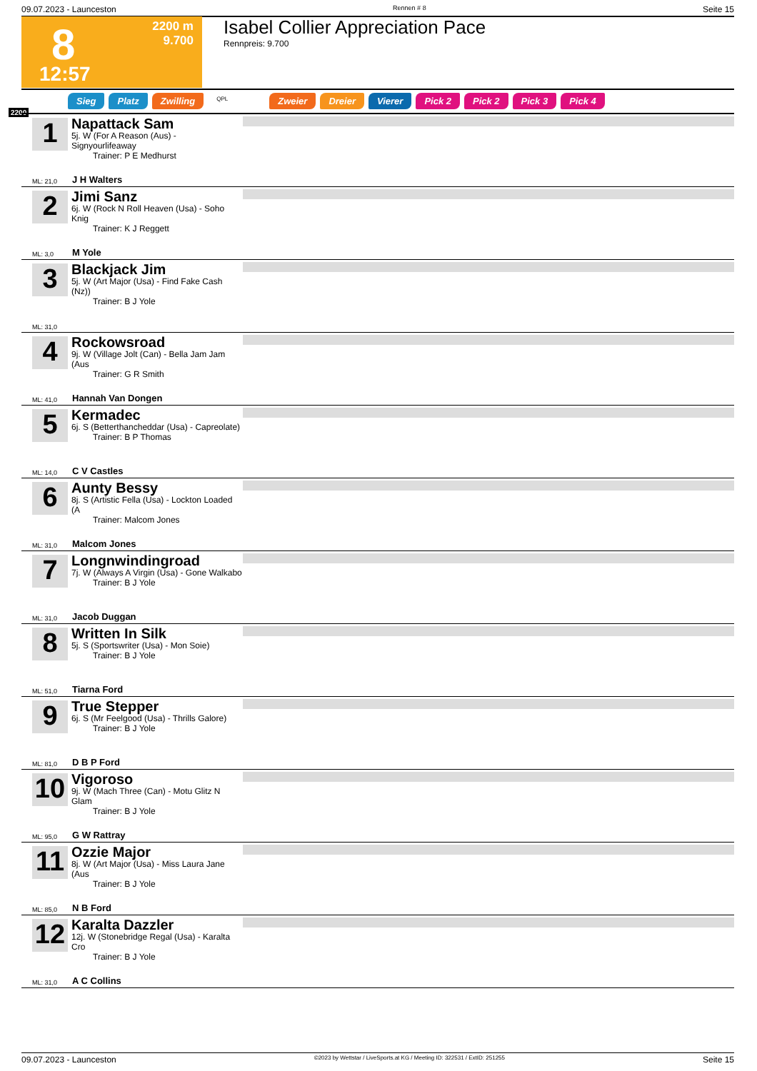09.07.2023 - Launceston Rennen # 8 Seite 15
8
12:57
2200 m
9.700
Isabel Collier Appreciation Pace
Rennpreis: 9.700
Sieg Platz Zwilling QPL Zweier Dreier Vierer Pick 2 Pick 2 Pick 3 Pick 4
2200
1
Napattack Sam
5j. W (For A Reason (Aus) - Signyourlifeaway
Trainer: P E Medhurst
ML: 21,0 J H Walters
2
Jimi Sanz
6j. W (Rock N Roll Heaven (Usa) - Soho Knig
Trainer: K J Reggett
ML: 3,0 M Yole
3
Blackjack Jim
5j. W (Art Major (Usa) - Find Fake Cash (Nz))
Trainer: B J Yole
ML: 31,0
4
Rockowsroad
9j. W (Village Jolt (Can) - Bella Jam Jam (Aus
Trainer: G R Smith
ML: 41,0 Hannah Van Dongen
5
Kermadec
6j. S (Betterthancheddar (Usa) - Capreolate)
Trainer: B P Thomas
ML: 14,0 C V Castles
6
Aunty Bessy
8j. S (Artistic Fella (Usa) - Lockton Loaded (A
Trainer: Malcom Jones
ML: 31,0 Malcom Jones
7
Longnwindingroad
7j. W (Always A Virgin (Usa) - Gone Walkabo
Trainer: B J Yole
ML: 31,0 Jacob Duggan
8
Written In Silk
5j. S (Sportswriter (Usa) - Mon Soie)
Trainer: B J Yole
ML: 51,0 Tiarna Ford
9
True Stepper
6j. S (Mr Feelgood (Usa) - Thrills Galore)
Trainer: B J Yole
ML: 81,0 D B P Ford
10
Vigoroso
9j. W (Mach Three (Can) - Motu Glitz N Glam
Trainer: B J Yole
ML: 95,0 G W Rattray
11
Ozzie Major
8j. W (Art Major (Usa) - Miss Laura Jane (Aus
Trainer: B J Yole
ML: 85,0 N B Ford
12
Karalta Dazzler
12j. W (Stonebridge Regal (Usa) - Karalta Cro
Trainer: B J Yole
ML: 31,0 A C Collins
09.07.2023 - Launceston ©2023 by Wettstar / LiveSports.at KG / Meeting ID: 322531 / ExtID: 251255 Seite 15